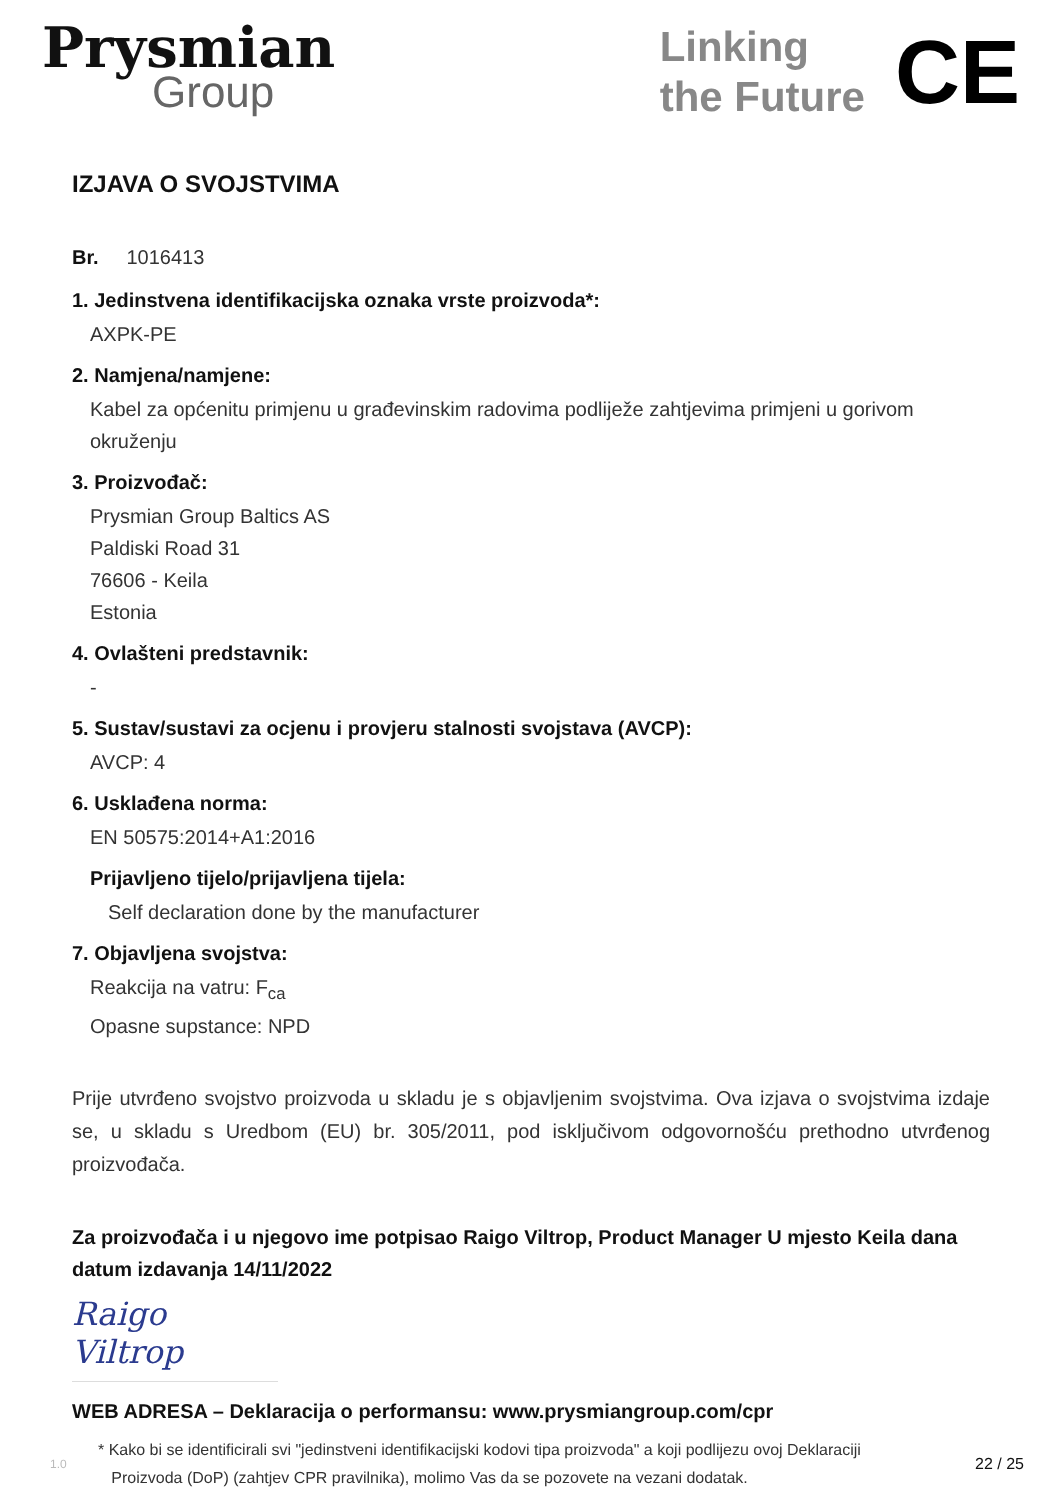Prysmian
Group
Linking
the Future
CE
IZJAVA O SVOJSTVIMA
Br. 1016413
1. Jedinstvena identifikacijska oznaka vrste proizvoda*:
AXPK-PE
2. Namjena/namjene:
Kabel za općenitu primjenu u građevinskim radovima podliježe zahtjevima primjeni u gorivom okruženju
3. Proizvođač:
Prysmian Group Baltics AS
Paldiski Road 31
76606 - Keila
Estonia
4. Ovlašteni predstavnik:
-
5. Sustav/sustavi za ocjenu i provjeru stalnosti svojstava (AVCP):
AVCP: 4
6. Usklađena norma:
EN 50575:2014+A1:2016
Prijavljeno tijelo/prijavljena tijela:
Self declaration done by the manufacturer
7. Objavljena svojstva:
Reakcija na vatru: F<sub>ca</sub>
Opasne supstance: NPD
Prije utvrđeno svojstvo proizvoda u skladu je s objavljenim svojstvima. Ova izjava o svojstvima izdaje se, u skladu s Uredbom (EU) br. 305/2011, pod isključivom odgovornošću prethodno utvrđenog proizvođača.
Za proizvođača i u njegovo ime potpisao Raigo Viltrop, Product Manager U mjesto Keila dana datum izdavanja 14/11/2022
Raigo Viltrop
WEB ADRESA – Deklaracija o performansu: www.prysmiangroup.com/cpr
1.0
* Kako bi se identificirali svi "jedinstveni identifikacijski kodovi tipa proizvoda" a koji podlijezu ovoj Deklaraciji
Proizvoda (DoP) (zahtjev CPR pravilnika), molimo Vas da se pozovete na vezani dodatak.
22 / 25